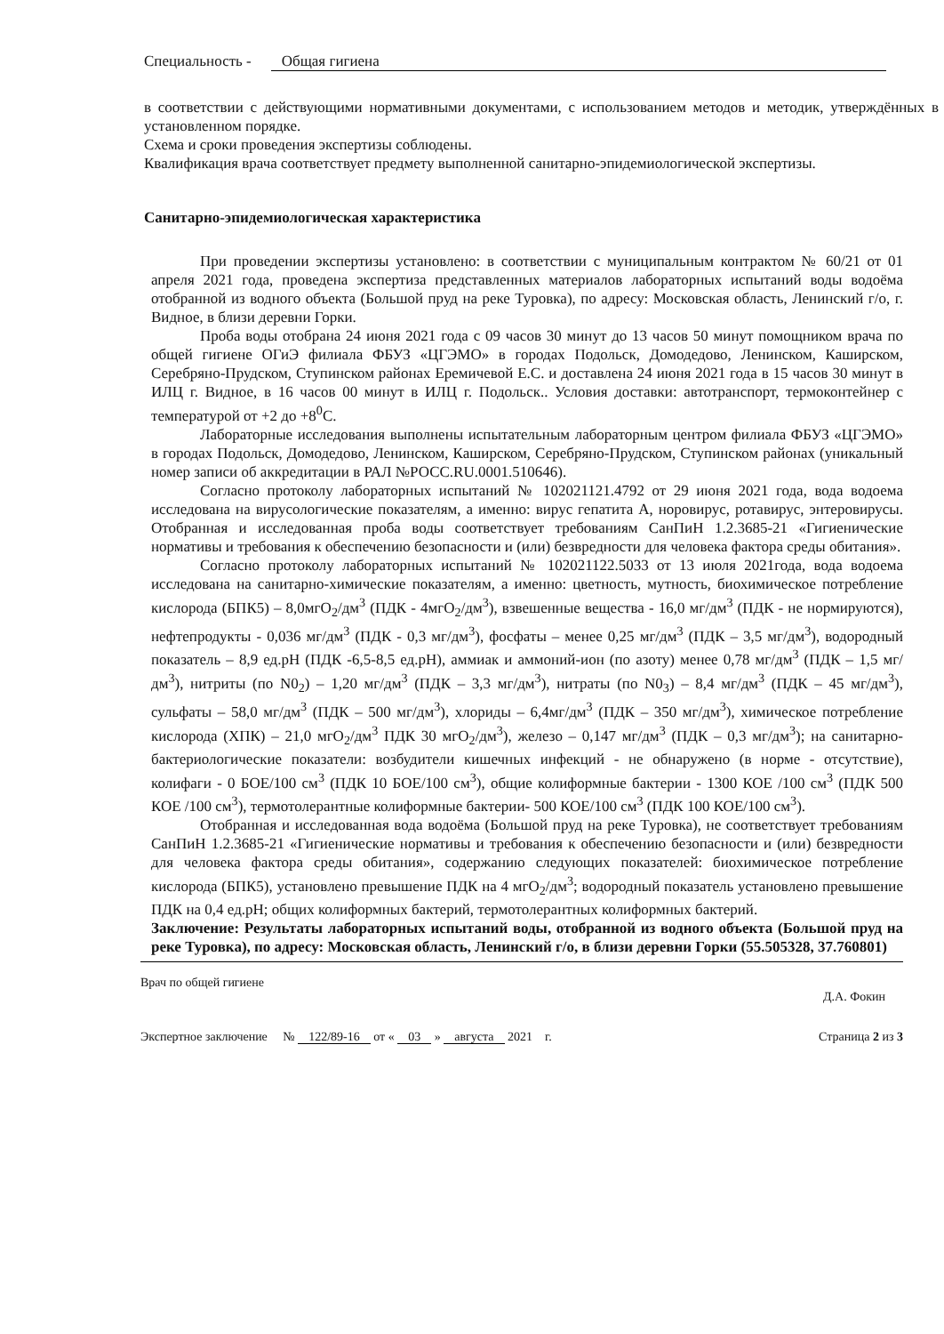Специальность - Общая гигиена
в соответствии с действующими нормативными документами, с использованием методов и методик, утверждённых в установленном порядке.
Схема и сроки проведения экспертизы соблюдены.
Квалификация врача соответствует предмету выполненной санитарно-эпидемиологической экспертизы.
Санитарно-эпидемиологическая характеристика
При проведении экспертизы установлено: в соответствии с муниципальным контрактом № 60/21 от 01 апреля 2021 года, проведена экспертиза представленных материалов лабораторных испытаний воды водоёма отобранной из водного объекта (Большой пруд на реке Туровка), по адресу: Московская область, Ленинский г/о, г. Видное, в близи деревни Горки.
Проба воды отобрана 24 июня 2021 года с 09 часов 30 минут до 13 часов 50 минут помощником врача по общей гигиене ОГиЭ филиала ФБУЗ «ЦГЭМО» в городах Подольск, Домодедово, Ленинском, Каширском, Серебряно-Прудском, Ступинском районах Еремичевой Е.С. и доставлена 24 июня 2021 года в 15 часов 30 минут в ИЛЦ г. Видное, в 16 часов 00 минут в ИЛЦ г. Подольск.. Условия доставки: автотранспорт, термоконтейнер с температурой от +2 до +8<sup>0</sup>С.
Лабораторные исследования выполнены испытательным лабораторным центром филиала ФБУЗ «ЦГЭМО» в городах Подольск, Домодедово, Ленинском, Каширском, Серебряно-Прудском, Ступинском районах (уникальный номер записи об аккредитации в РАЛ №РОСС.RU.0001.510646).
Согласно протоколу лабораторных испытаний № 102021121.4792 от 29 июня 2021 года, вода водоема исследована на вирусологические показателям, а именно: вирус гепатита А, норовирус, ротавирус, энтеровирусы. Отобранная и исследованная проба воды соответствует требованиям СанПиН 1.2.3685-21 «Гигиенические нормативы и требования к обеспечению безопасности и (или) безвредности для человека фактора среды обитания».
Согласно протоколу лабораторных испытаний № 102021122.5033 от 13 июля 2021года, вода водоема исследована на санитарно-химические показателям, а именно: цветность, мутность, биохимическое потребление кислорода (БПК5) – 8,0мгО<sub>2</sub>/дм<sup>3</sup> (ПДК - 4мгО<sub>2</sub>/дм<sup>3</sup>), взвешенные вещества - 16,0 мг/дм<sup>3</sup> (ПДК - не нормируются), нефтепродукты - 0,036 мг/дм<sup>3</sup> (ПДК - 0,3 мг/дм<sup>3</sup>), фосфаты – менее 0,25 мг/дм<sup>3</sup> (ПДК – 3,5 мг/дм<sup>3</sup>), водородный показатель – 8,9 ед.рН (ПДК -6,5-8,5 ед.рН), аммиак и аммоний-ион (по азоту) менее 0,78 мг/дм<sup>3</sup> (ПДК – 1,5 мг/дм<sup>3</sup>), нитриты (по N0<sub>2</sub>) – 1,20 мг/дм<sup>3</sup> (ПДК – 3,3 мг/дм<sup>3</sup>), нитраты (по N0<sub>3</sub>) – 8,4 мг/дм<sup>3</sup> (ПДК – 45 мг/дм<sup>3</sup>), сульфаты – 58,0 мг/дм<sup>3</sup> (ПДК – 500 мг/дм<sup>3</sup>), хлориды – 6,4мг/дм<sup>3</sup> (ПДК – 350 мг/дм<sup>3</sup>), химическое потребление кислорода (ХПК) – 21,0 мгО<sub>2</sub>/дм<sup>3</sup> ПДК 30 мгО<sub>2</sub>/дм<sup>3</sup>), железо – 0,147 мг/дм<sup>3</sup> (ПДК – 0,3 мг/дм<sup>3</sup>); на санитарно-бактериологические показатели: возбудители кишечных инфекций - не обнаружено (в норме - отсутствие), колифаги - 0 БОЕ/100 см<sup>3</sup> (ПДК 10 БОЕ/100 см<sup>3</sup>), общие колиформные бактерии - 1300 КОЕ /100 см<sup>3</sup> (ПДК 500 КОЕ /100 см<sup>3</sup>), термотолерантные колиформные бактерии- 500 КОЕ/100 см<sup>3</sup> (ПДК 100 КОЕ/100 см<sup>3</sup>).
Отобранная и исследованная вода водоёма (Большой пруд на реке Туровка), не соответствует требованиям СанПиН 1.2.3685-21 «Гигиенические нормативы и требования к обеспечению безопасности и (или) безвредности для человека фактора среды обитания», содержанию следующих показателей: биохимическое потребление кислорода (БПК5), установлено превышение ПДК на 4 мгО<sub>2</sub>/дм<sup>3</sup>; водородный показатель установлено превышение ПДК на 0,4 ед.рН; общих колиформных бактерий, термотолерантных колиформных бактерий.
Заключение: Результаты лабораторных испытаний воды, отобранной из водного объекта (Большой пруд на реке Туровка), по адресу: Московская область, Ленинский г/о, в близи деревни Горки (55.505328, 37.760801)
Врач по общей гигиене Д.А. Фокин
Экспертное заключение № 122/89-16 от « 03 » августа 2021 г. Страница 2 из 3